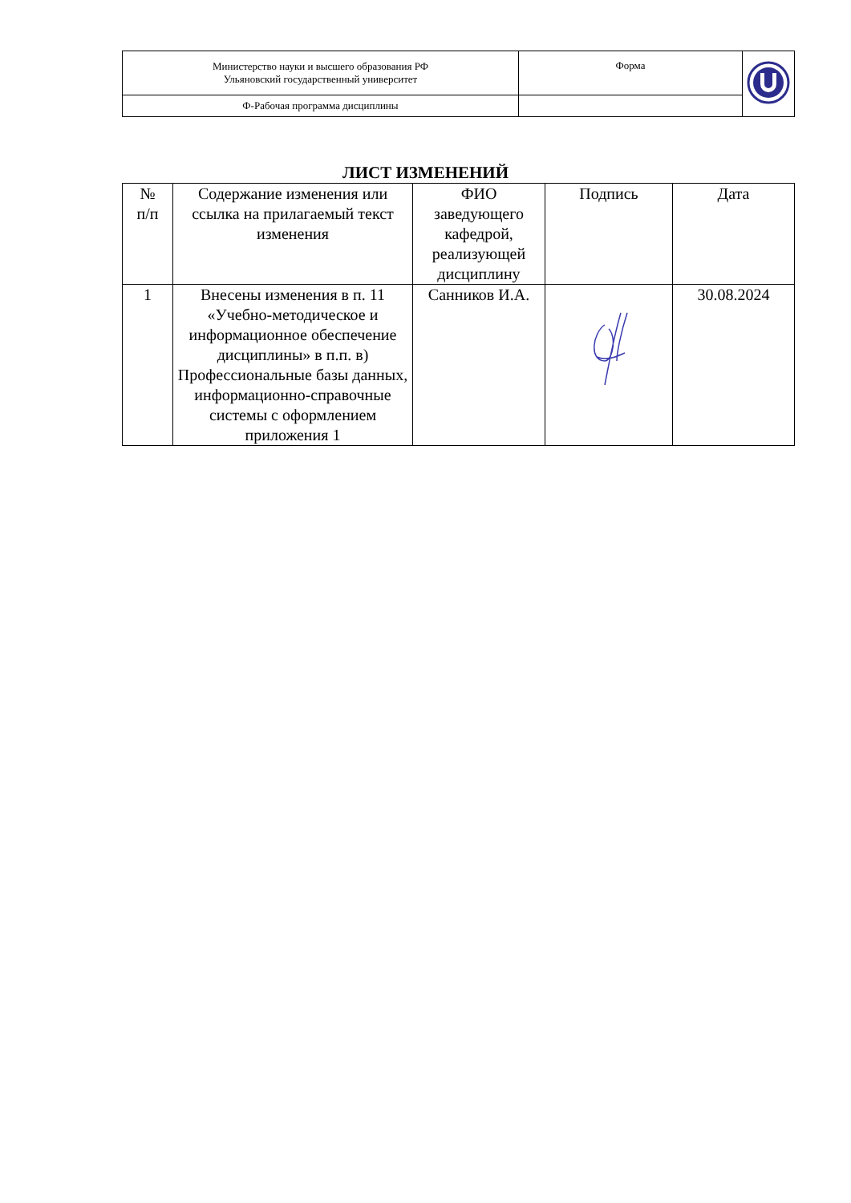| Министерство науки и высшего образования РФ Ульяновский государственный университет | Форма | |
| Ф-Рабочая программа дисциплины | | |
ЛИСТ ИЗМЕНЕНИЙ
| № п/п | Содержание изменения или ссылка на прилагаемый текст изменения | ФИО заведующего кафедрой, реализующей дисциплину | Подпись | Дата |
| --- | --- | --- | --- | --- |
| 1 | Внесены изменения в п. 11 «Учебно-методическое и информационное обеспечение дисциплины» в п.п. в) Профессиональные базы данных, информационно-справочные системы с оформлением приложения 1 | Санников И.А. | | 30.08.2024 |